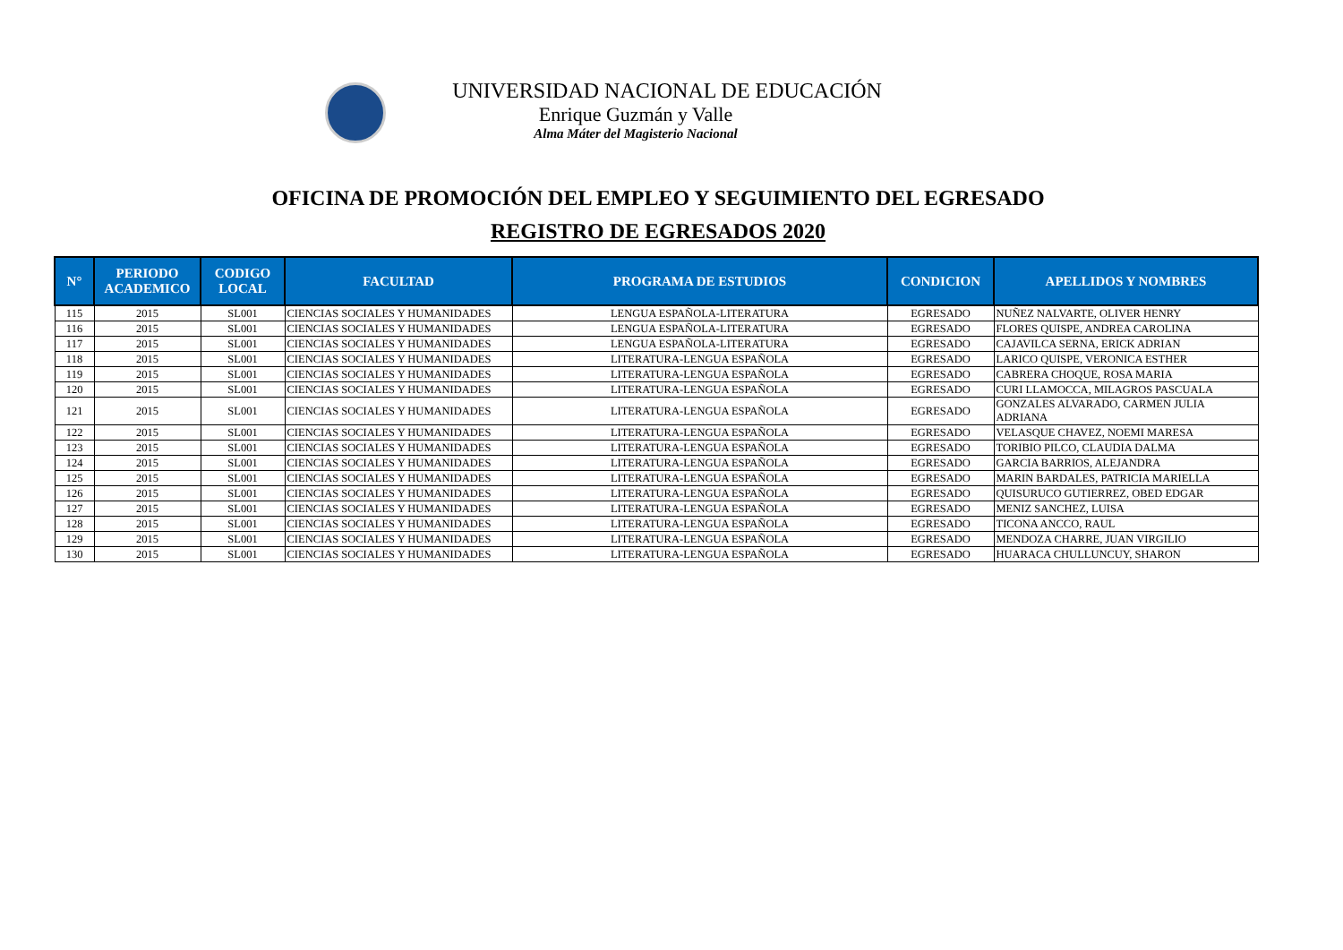UNIVERSIDAD NACIONAL DE EDUCACIÓN
Enrique Guzmán y Valle
Alma Máter del Magisterio Nacional
OFICINA DE PROMOCIÓN DEL EMPLEO Y SEGUIMIENTO DEL EGRESADO
REGISTRO DE EGRESADOS 2020
| N° | PERIODO ACADEMICO | CODIGO LOCAL | FACULTAD | PROGRAMA DE ESTUDIOS | CONDICION | APELLIDOS Y NOMBRES |
| --- | --- | --- | --- | --- | --- | --- |
| 115 | 2015 | SL001 | CIENCIAS SOCIALES Y HUMANIDADES | LENGUA ESPAÑOLA-LITERATURA | EGRESADO | NUÑEZ NALVARTE, OLIVER HENRY |
| 116 | 2015 | SL001 | CIENCIAS SOCIALES Y HUMANIDADES | LENGUA ESPAÑOLA-LITERATURA | EGRESADO | FLORES QUISPE, ANDREA CAROLINA |
| 117 | 2015 | SL001 | CIENCIAS SOCIALES Y HUMANIDADES | LENGUA ESPAÑOLA-LITERATURA | EGRESADO | CAJAVILCA SERNA, ERICK ADRIAN |
| 118 | 2015 | SL001 | CIENCIAS SOCIALES Y HUMANIDADES | LITERATURA-LENGUA ESPAÑOLA | EGRESADO | LARICO QUISPE, VERONICA ESTHER |
| 119 | 2015 | SL001 | CIENCIAS SOCIALES Y HUMANIDADES | LITERATURA-LENGUA ESPAÑOLA | EGRESADO | CABRERA CHOQUE, ROSA MARIA |
| 120 | 2015 | SL001 | CIENCIAS SOCIALES Y HUMANIDADES | LITERATURA-LENGUA ESPAÑOLA | EGRESADO | CURI LLAMOCCA, MILAGROS PASCUALA |
| 121 | 2015 | SL001 | CIENCIAS SOCIALES Y HUMANIDADES | LITERATURA-LENGUA ESPAÑOLA | EGRESADO | GONZALES ALVARADO, CARMEN JULIA ADRIANA |
| 122 | 2015 | SL001 | CIENCIAS SOCIALES Y HUMANIDADES | LITERATURA-LENGUA ESPAÑOLA | EGRESADO | VELASQUE CHAVEZ, NOEMI MARESA |
| 123 | 2015 | SL001 | CIENCIAS SOCIALES Y HUMANIDADES | LITERATURA-LENGUA ESPAÑOLA | EGRESADO | TORIBIO PILCO, CLAUDIA DALMA |
| 124 | 2015 | SL001 | CIENCIAS SOCIALES Y HUMANIDADES | LITERATURA-LENGUA ESPAÑOLA | EGRESADO | GARCIA BARRIOS, ALEJANDRA |
| 125 | 2015 | SL001 | CIENCIAS SOCIALES Y HUMANIDADES | LITERATURA-LENGUA ESPAÑOLA | EGRESADO | MARIN BARDALES, PATRICIA MARIELLA |
| 126 | 2015 | SL001 | CIENCIAS SOCIALES Y HUMANIDADES | LITERATURA-LENGUA ESPAÑOLA | EGRESADO | QUISURUCO GUTIERREZ, OBED EDGAR |
| 127 | 2015 | SL001 | CIENCIAS SOCIALES Y HUMANIDADES | LITERATURA-LENGUA ESPAÑOLA | EGRESADO | MENIZ SANCHEZ, LUISA |
| 128 | 2015 | SL001 | CIENCIAS SOCIALES Y HUMANIDADES | LITERATURA-LENGUA ESPAÑOLA | EGRESADO | TICONA ANCCO, RAUL |
| 129 | 2015 | SL001 | CIENCIAS SOCIALES Y HUMANIDADES | LITERATURA-LENGUA ESPAÑOLA | EGRESADO | MENDOZA CHARRE, JUAN VIRGILIO |
| 130 | 2015 | SL001 | CIENCIAS SOCIALES Y HUMANIDADES | LITERATURA-LENGUA ESPAÑOLA | EGRESADO | HUARACA CHULLUNCUY, SHARON |